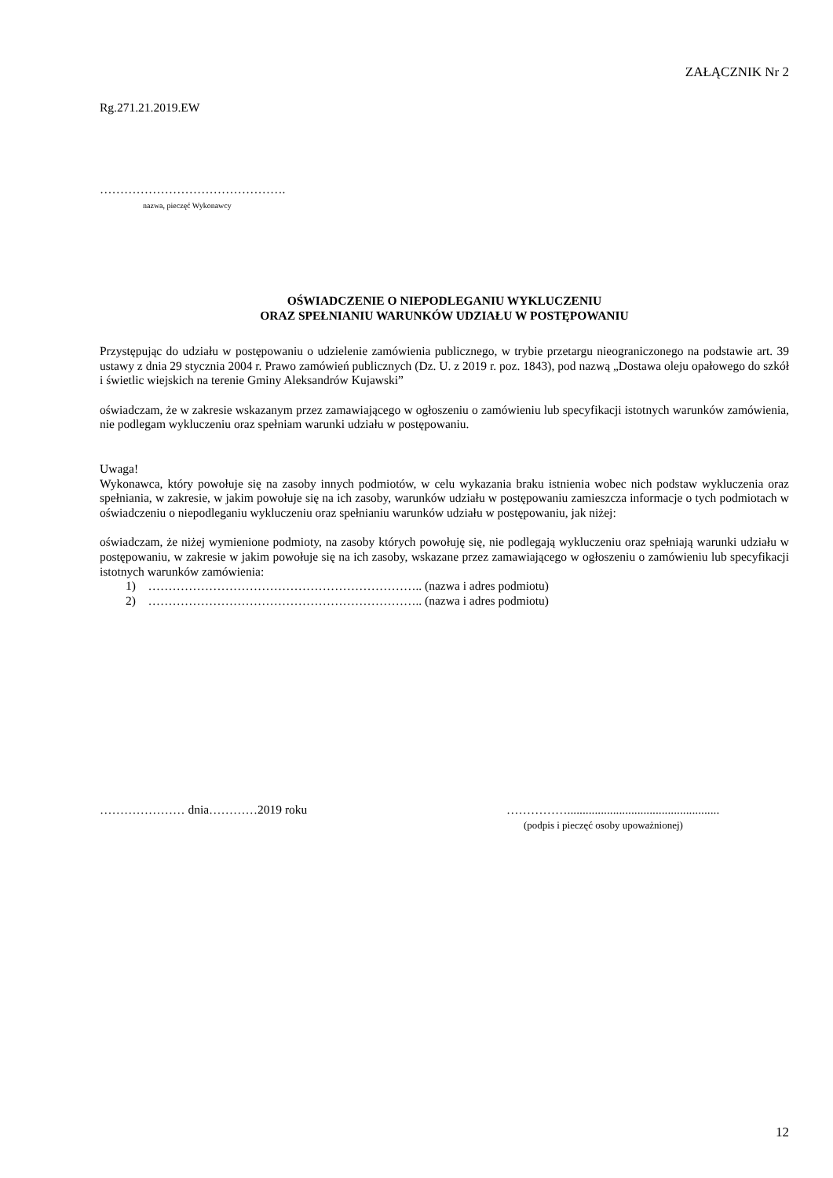ZAŁĄCZNIK Nr 2
Rg.271.21.2019.EW
……………………………………….
nazwa, pieczęć Wykonawcy
OŚWIADCZENIE O NIEPODLEGANIU WYKLUCZENIU
ORAZ SPEŁNIANIU WARUNKÓW UDZIAŁU W POSTĘPOWANIU
Przystępując do udziału w postępowaniu o udzielenie zamówienia publicznego, w trybie przetargu nieograniczonego na podstawie art. 39 ustawy z dnia 29 stycznia 2004 r. Prawo zamówień publicznych (Dz. U. z 2019 r. poz. 1843), pod nazwą „Dostawa oleju opałowego do szkół i świetlic wiejskich na terenie Gminy Aleksandrów Kujawski”
oświadczam, że w zakresie wskazanym przez zamawiającego w ogłoszeniu o zamówieniu lub specyfikacji istotnych warunków zamówienia, nie podlegam wykluczeniu oraz spełniam warunki udziału w postępowaniu.
Uwaga!
Wykonawca, który powołuje się na zasoby innych podmiotów, w celu wykazania braku istnienia wobec nich podstaw wykluczenia oraz spełniania, w zakresie, w jakim powołuje się na ich zasoby, warunków udziału w postępowaniu zamieszcza informacje o tych podmiotach w oświadczeniu o niepodleganiu wykluczeniu oraz spełnianiu warunków udziału w postępowaniu, jak niżej:
oświadczam, że niżej wymienione podmioty, na zasoby których powołuję się, nie podlegają wykluczeniu oraz spełniają warunki udziału w postępowaniu, w zakresie w jakim powołuje się na ich zasoby, wskazane przez zamawiającego w ogłoszeniu o zamówieniu lub specyfikacji istotnych warunków zamówienia:
1) ………………………………………………………….. (nazwa i adres podmiotu)
2) ………………………………………………………….. (nazwa i adres podmiotu)
………………… dnia…………2019 roku ……………..................................................
(podpis i pieczęć osoby upoważnionej)
12